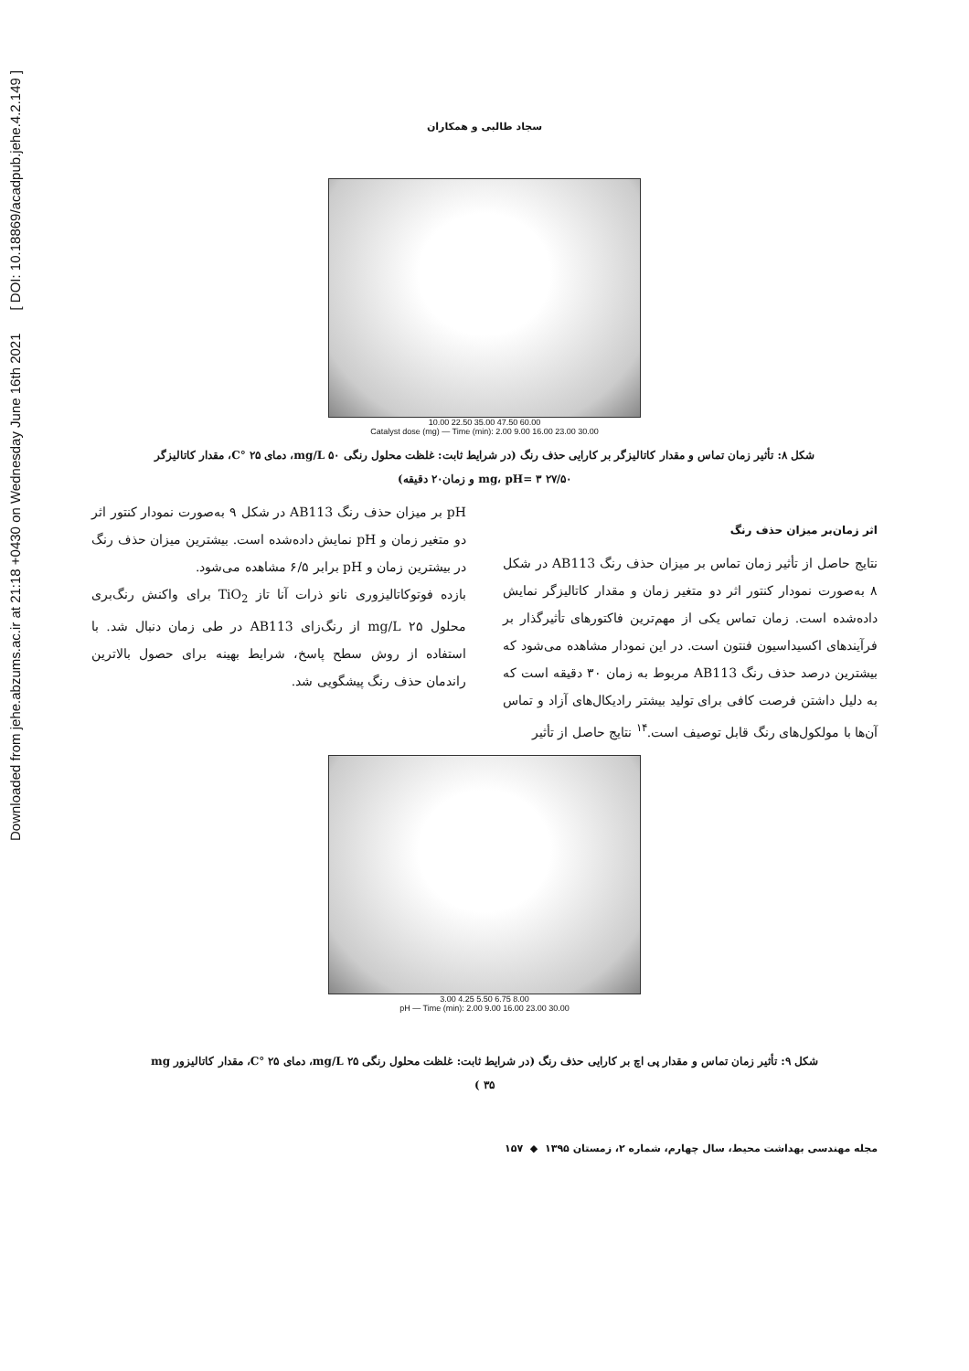Downloaded from jehe.abzums.ac.ir at 21:18 +0430 on Wednesday June 16th 2021 [ DOI: 10.18869/acadpub.jehe.4.2.149 ]
سجاد طالبی و همکاران
10.00 22.50 35.00 47.50 60.00
Catalyst dose (mg) — Time (min): 2.00 9.00 16.00 23.00 30.00
شکل ۸: تأثیر زمان تماس و مقدار کاتالیزگر بر کارایی حذف رنگ (در شرایط ثابت: غلظت محلول رنگی ۵۰ mg/L، دمای ۲۵ °C، مقدار کاتالیزگر
۲۷/۵۰ mg، pH= ۳ و زمان۲۰ دقیقه)
اثر زمان‌بر میزان حذف رنگ
نتایج حاصل از تأثیر زمان تماس بر میزان حذف رنگ AB113 در شکل ۸ به‌صورت نمودار کنتور اثر دو متغیر زمان و مقدار کاتالیزگر نمایش داده‌شده است. زمان تماس یکی از مهم‌ترین فاکتورهای تأثیرگذار بر فرآیندهای اکسیداسیون فنتون است. در این نمودار مشاهده می‌شود که بیشترین درصد حذف رنگ AB113 مربوط به زمان ۳۰ دقیقه است که به دلیل داشتن فرصت کافی برای تولید بیشتر رادیکال‌های آزاد و تماس آن‌ها با مولکول‌های رنگ قابل توصیف است.<sup>۱۴</sup> نتایج حاصل از تأثیر
pH بر میزان حذف رنگ AB113 در شکل ۹ به‌صورت نمودار کنتور اثر دو متغیر زمان و pH نمایش داده‌شده است. بیشترین میزان حذف رنگ در بیشترین زمان و pH برابر ۶/۵ مشاهده می‌شود.
بازده فوتوکاتالیزوری نانو ذرات آنا تاز TiO<sub>2</sub> برای واکنش رنگ‌بری محلول ۲۵ mg/L از رنگ‌زای AB113 در طی زمان دنبال شد. با استفاده از روش سطح پاسخ، شرایط بهینه برای حصول بالاترین راندمان حذف رنگ پیشگویی شد.
3.00 4.25 5.50 6.75 8.00
pH — Time (min): 2.00 9.00 16.00 23.00 30.00
شکل ۹: تأثیر زمان تماس و مقدار پی اچ بر کارایی حذف رنگ (در شرایط ثابت: غلظت محلول رنگی ۲۵ mg/L، دمای ۲۵ °C، مقدار کاتالیزور mg
۳۵ )
مجله مهندسی بهداشت محیط، سال چهارم، شماره ۲، زمستان ۱۳۹۵ ◆ ۱۵۷